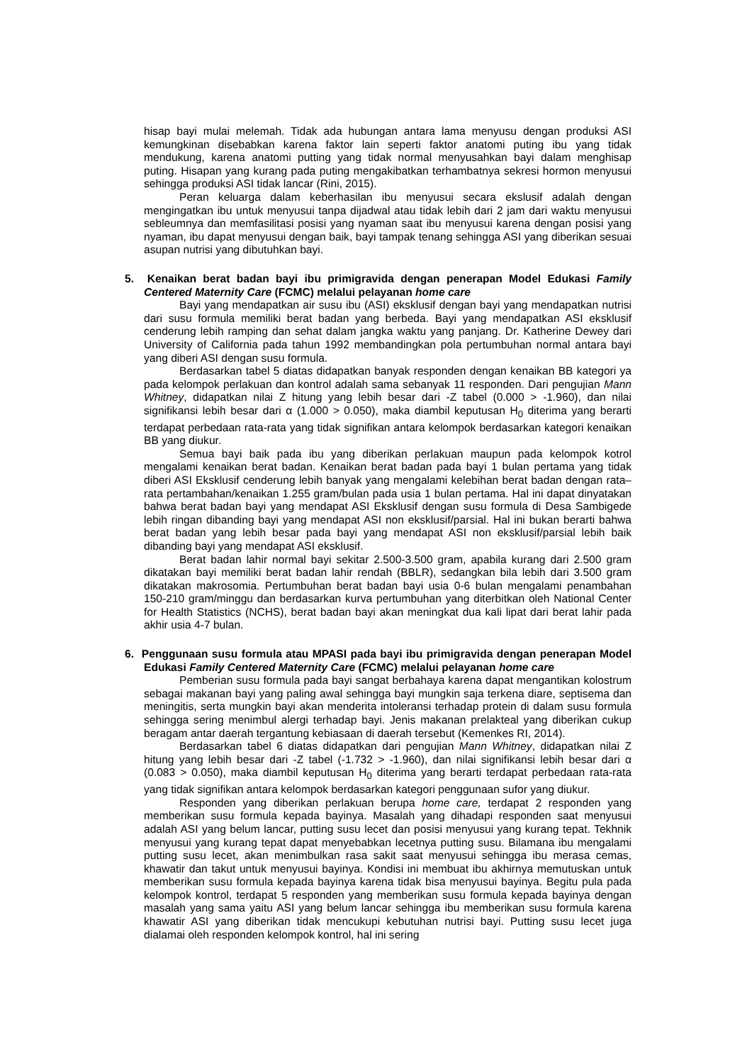hisap bayi mulai melemah. Tidak ada hubungan antara lama menyusu dengan produksi ASI kemungkinan disebabkan karena faktor lain seperti faktor anatomi puting ibu yang tidak mendukung, karena anatomi putting yang tidak normal menyusahkan bayi dalam menghisap puting. Hisapan yang kurang pada puting mengakibatkan terhambatnya sekresi hormon menyusui sehingga produksi ASI tidak lancar (Rini, 2015).
Peran keluarga dalam keberhasilan ibu menyusui secara ekslusif adalah dengan mengingatkan ibu untuk menyusui tanpa dijadwal atau tidak lebih dari 2 jam dari waktu menyusui sebleumnya dan memfasilitasi posisi yang nyaman saat ibu menyusui karena dengan posisi yang nyaman, ibu dapat menyusui dengan baik, bayi tampak tenang sehingga ASI yang diberikan sesuai asupan nutrisi yang dibutuhkan bayi.
5. Kenaikan berat badan bayi ibu primigravida dengan penerapan Model Edukasi Family Centered Maternity Care (FCMC) melalui pelayanan home care
Bayi yang mendapatkan air susu ibu (ASI) eksklusif dengan bayi yang mendapatkan nutrisi dari susu formula memiliki berat badan yang berbeda. Bayi yang mendapatkan ASI eksklusif cenderung lebih ramping dan sehat dalam jangka waktu yang panjang. Dr. Katherine Dewey dari University of California pada tahun 1992 membandingkan pola pertumbuhan normal antara bayi yang diberi ASI dengan susu formula.
Berdasarkan tabel 5 diatas didapatkan banyak responden dengan kenaikan BB kategori ya pada kelompok perlakuan dan kontrol adalah sama sebanyak 11 responden. Dari pengujian Mann Whitney, didapatkan nilai Z hitung yang lebih besar dari -Z tabel (0.000 > -1.960), dan nilai signifikansi lebih besar dari α (1.000 > 0.050), maka diambil keputusan H<sub>0</sub> diterima yang berarti terdapat perbedaan rata-rata yang tidak signifikan antara kelompok berdasarkan kategori kenaikan BB yang diukur.
Semua bayi baik pada ibu yang diberikan perlakuan maupun pada kelompok kotrol mengalami kenaikan berat badan. Kenaikan berat badan pada bayi 1 bulan pertama yang tidak diberi ASI Eksklusif cenderung lebih banyak yang mengalami kelebihan berat badan dengan rata–rata pertambahan/kenaikan 1.255 gram/bulan pada usia 1 bulan pertama. Hal ini dapat dinyatakan bahwa berat badan bayi yang mendapat ASI Eksklusif dengan susu formula di Desa Sambigede lebih ringan dibanding bayi yang mendapat ASI non eksklusif/parsial. Hal ini bukan berarti bahwa berat badan yang lebih besar pada bayi yang mendapat ASI non eksklusif/parsial lebih baik dibanding bayi yang mendapat ASI eksklusif.
Berat badan lahir normal bayi sekitar 2.500-3.500 gram, apabila kurang dari 2.500 gram dikatakan bayi memiliki berat badan lahir rendah (BBLR), sedangkan bila lebih dari 3.500 gram dikatakan makrosomia. Pertumbuhan berat badan bayi usia 0-6 bulan mengalami penambahan 150-210 gram/minggu dan berdasarkan kurva pertumbuhan yang diterbitkan oleh National Center for Health Statistics (NCHS), berat badan bayi akan meningkat dua kali lipat dari berat lahir pada akhir usia 4-7 bulan.
6. Penggunaan susu formula atau MPASI pada bayi ibu primigravida dengan penerapan Model Edukasi Family Centered Maternity Care (FCMC) melalui pelayanan home care
Pemberian susu formula pada bayi sangat berbahaya karena dapat mengantikan kolostrum sebagai makanan bayi yang paling awal sehingga bayi mungkin saja terkena diare, septisema dan meningitis, serta mungkin bayi akan menderita intoleransi terhadap protein di dalam susu formula sehingga sering menimbul alergi terhadap bayi. Jenis makanan prelakteal yang diberikan cukup beragam antar daerah tergantung kebiasaan di daerah tersebut (Kemenkes RI, 2014).
Berdasarkan tabel 6 diatas didapatkan dari pengujian Mann Whitney, didapatkan nilai Z hitung yang lebih besar dari -Z tabel (-1.732 > -1.960), dan nilai signifikansi lebih besar dari α (0.083 > 0.050), maka diambil keputusan H<sub>0</sub> diterima yang berarti terdapat perbedaan rata-rata yang tidak signifikan antara kelompok berdasarkan kategori penggunaan sufor yang diukur.
Responden yang diberikan perlakuan berupa home care, terdapat 2 responden yang memberikan susu formula kepada bayinya. Masalah yang dihadapi responden saat menyusui adalah ASI yang belum lancar, putting susu lecet dan posisi menyusui yang kurang tepat. Tekhnik menyusui yang kurang tepat dapat menyebabkan lecetnya putting susu. Bilamana ibu mengalami putting susu lecet, akan menimbulkan rasa sakit saat menyusui sehingga ibu merasa cemas, khawatir dan takut untuk menyusui bayinya. Kondisi ini membuat ibu akhirnya memutuskan untuk memberikan susu formula kepada bayinya karena tidak bisa menyusui bayinya. Begitu pula pada kelompok kontrol, terdapat 5 responden yang memberikan susu formula kepada bayinya dengan masalah yang sama yaitu ASI yang belum lancar sehingga ibu memberikan susu formula karena khawatir ASI yang diberikan tidak mencukupi kebutuhan nutrisi bayi. Putting susu lecet juga dialamai oleh responden kelompok kontrol, hal ini sering